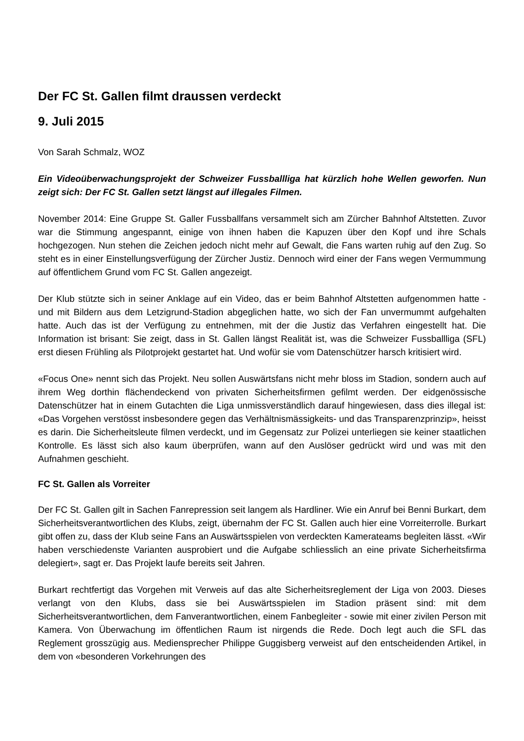Der FC St. Gallen filmt draussen verdeckt
9. Juli 2015
Von Sarah Schmalz, WOZ
Ein Videoüberwachungsprojekt der Schweizer Fussballliga hat kürzlich hohe Wellen geworfen. Nun zeigt sich: Der FC St. Gallen setzt längst auf illegales Filmen.
November 2014: Eine Gruppe St. Galler Fussballfans versammelt sich am Zürcher Bahnhof Altstetten. Zuvor war die Stimmung angespannt, einige von ihnen haben die Kapuzen über den Kopf und ihre Schals hochgezogen. Nun stehen die Zeichen jedoch nicht mehr auf Gewalt, die Fans warten ruhig auf den Zug. So steht es in einer Einstellungsverfügung der Zürcher Justiz. Dennoch wird einer der Fans wegen Vermummung auf öffentlichem Grund vom FC St. Gallen angezeigt.
Der Klub stützte sich in seiner Anklage auf ein Video, das er beim Bahnhof Altstetten aufgenommen hatte - und mit Bildern aus dem Letzigrund-Stadion abgeglichen hatte, wo sich der Fan unvermummt aufgehalten hatte. Auch das ist der Verfügung zu entnehmen, mit der die Justiz das Verfahren eingestellt hat. Die Information ist brisant: Sie zeigt, dass in St. Gallen längst Realität ist, was die Schweizer Fussballliga (SFL) erst diesen Frühling als Pilotprojekt gestartet hat. Und wofür sie vom Datenschützer harsch kritisiert wird.
«Focus One» nennt sich das Projekt. Neu sollen Auswärtsfans nicht mehr bloss im Stadion, sondern auch auf ihrem Weg dorthin flächendeckend von privaten Sicherheitsfirmen gefilmt werden. Der eidgenössische Datenschützer hat in einem Gutachten die Liga unmissverständlich darauf hingewiesen, dass dies illegal ist: «Das Vorgehen verstösst insbesondere gegen das Verhältnismässigkeits- und das Transparenzprinzip», heisst es darin. Die Sicherheitsleute filmen verdeckt, und im Gegensatz zur Polizei unterliegen sie keiner staatlichen Kontrolle. Es lässt sich also kaum überprüfen, wann auf den Auslöser gedrückt wird und was mit den Aufnahmen geschieht.
FC St. Gallen als Vorreiter
Der FC St. Gallen gilt in Sachen Fanrepression seit langem als Hardliner. Wie ein Anruf bei Benni Burkart, dem Sicherheitsverantwortlichen des Klubs, zeigt, übernahm der FC St. Gallen auch hier eine Vorreiterrolle. Burkart gibt offen zu, dass der Klub seine Fans an Auswärtsspielen von verdeckten Kamerateams begleiten lässt. «Wir haben verschiedenste Varianten ausprobiert und die Aufgabe schliesslich an eine private Sicherheitsfirma delegiert», sagt er. Das Projekt laufe bereits seit Jahren.
Burkart rechtfertigt das Vorgehen mit Verweis auf das alte Sicherheitsreglement der Liga von 2003. Dieses verlangt von den Klubs, dass sie bei Auswärtsspielen im Stadion präsent sind: mit dem Sicherheitsverantwortlichen, dem Fanverantwortlichen, einem Fanbegleiter - sowie mit einer zivilen Person mit Kamera. Von Überwachung im öffentlichen Raum ist nirgends die Rede. Doch legt auch die SFL das Reglement grosszügig aus. Mediensprecher Philippe Guggisberg verweist auf den entscheidenden Artikel, in dem von «besonderen Vorkehrungen des